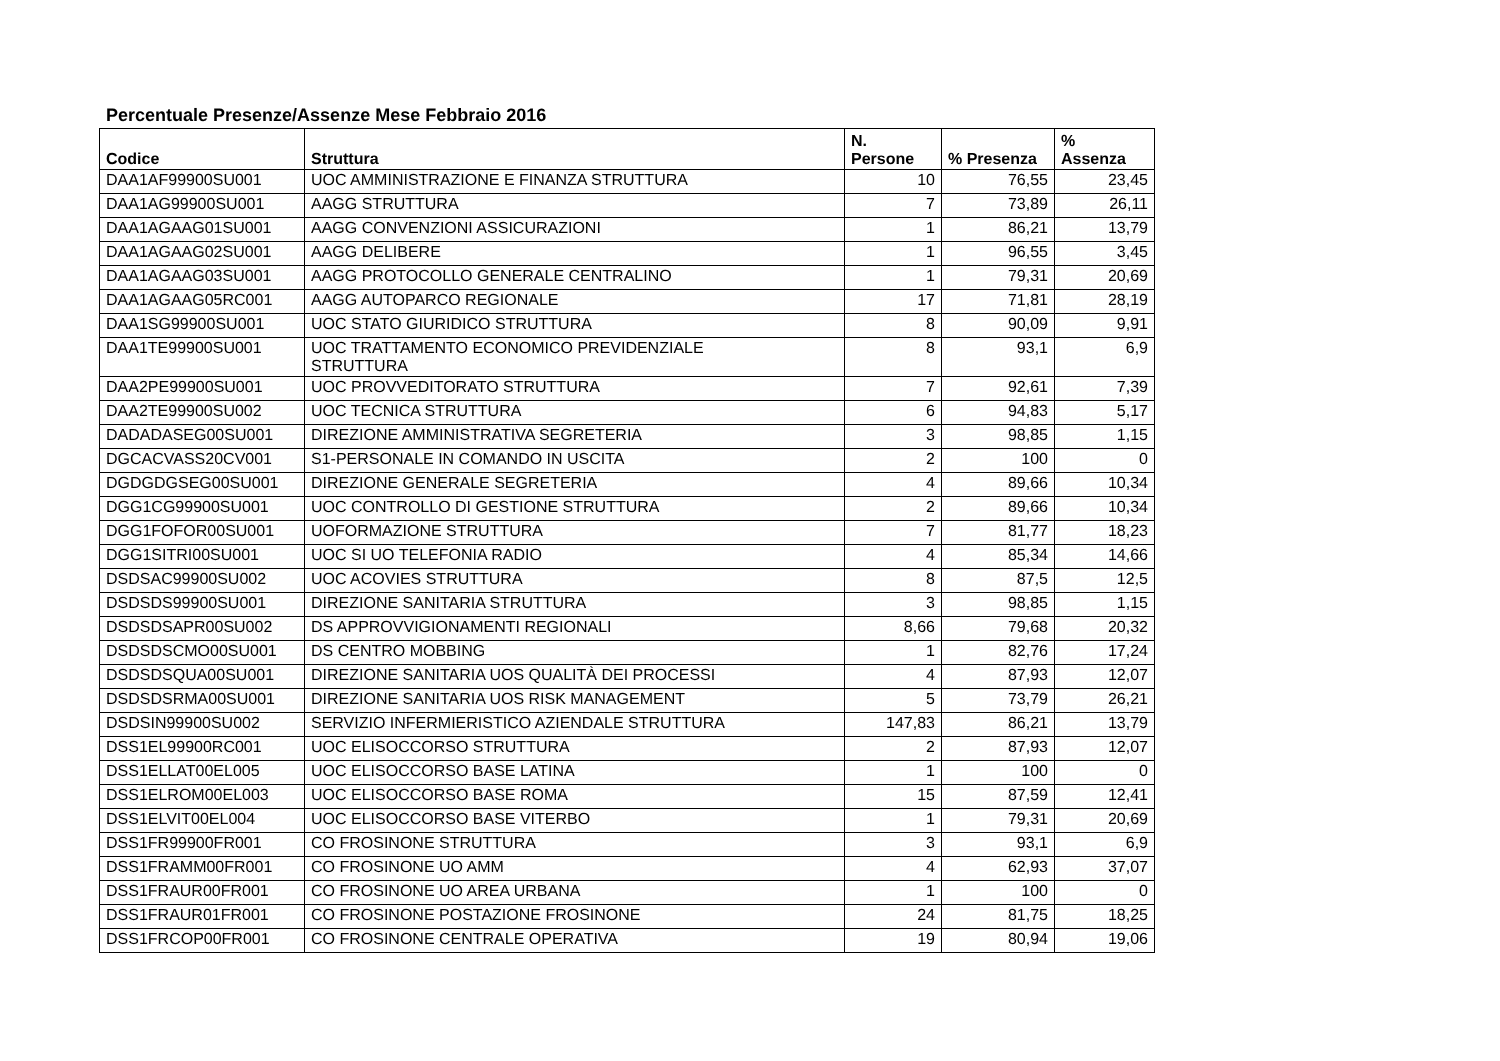Percentuale Presenze/Assenze Mese Febbraio 2016
| Codice | Struttura | N. Persone | % Presenza | % Assenza |
| --- | --- | --- | --- | --- |
| DAA1AF99900SU001 | UOC AMMINISTRAZIONE E FINANZA STRUTTURA | 10 | 76,55 | 23,45 |
| DAA1AG99900SU001 | AAGG STRUTTURA | 7 | 73,89 | 26,11 |
| DAA1AGAAG01SU001 | AAGG CONVENZIONI ASSICURAZIONI | 1 | 86,21 | 13,79 |
| DAA1AGAAG02SU001 | AAGG DELIBERE | 1 | 96,55 | 3,45 |
| DAA1AGAAG03SU001 | AAGG PROTOCOLLO GENERALE CENTRALINO | 1 | 79,31 | 20,69 |
| DAA1AGAAG05RC001 | AAGG AUTOPARCO REGIONALE | 17 | 71,81 | 28,19 |
| DAA1SG99900SU001 | UOC STATO GIURIDICO STRUTTURA | 8 | 90,09 | 9,91 |
| DAA1TE99900SU001 | UOC TRATTAMENTO ECONOMICO PREVIDENZIALE STRUTTURA | 8 | 93,1 | 6,9 |
| DAA2PE99900SU001 | UOC PROVVEDITORATO STRUTTURA | 7 | 92,61 | 7,39 |
| DAA2TE99900SU002 | UOC TECNICA STRUTTURA | 6 | 94,83 | 5,17 |
| DADADASEG00SU001 | DIREZIONE AMMINISTRATIVA SEGRETERIA | 3 | 98,85 | 1,15 |
| DGCACVASS20CV001 | S1-PERSONALE IN COMANDO IN USCITA | 2 | 100 | 0 |
| DGDGDGSEG00SU001 | DIREZIONE GENERALE SEGRETERIA | 4 | 89,66 | 10,34 |
| DGG1CG99900SU001 | UOC CONTROLLO DI GESTIONE STRUTTURA | 2 | 89,66 | 10,34 |
| DGG1FOFOR00SU001 | UOFORMAZIONE STRUTTURA | 7 | 81,77 | 18,23 |
| DGG1SITRI00SU001 | UOC SI UO TELEFONIA RADIO | 4 | 85,34 | 14,66 |
| DSDSAC99900SU002 | UOC ACOVIES STRUTTURA | 8 | 87,5 | 12,5 |
| DSDSDS99900SU001 | DIREZIONE SANITARIA STRUTTURA | 3 | 98,85 | 1,15 |
| DSDSDSAPR00SU002 | DS APPROVVIGIONAMENTI REGIONALI | 8,66 | 79,68 | 20,32 |
| DSDSDSCMO00SU001 | DS CENTRO MOBBING | 1 | 82,76 | 17,24 |
| DSDSDSQUA00SU001 | DIREZIONE SANITARIA UOS QUALITÀ DEI PROCESSI | 4 | 87,93 | 12,07 |
| DSDSDSRMA00SU001 | DIREZIONE SANITARIA UOS RISK MANAGEMENT | 5 | 73,79 | 26,21 |
| DSDSIN99900SU002 | SERVIZIO INFERMIERISTICO AZIENDALE STRUTTURA | 147,83 | 86,21 | 13,79 |
| DSS1EL99900RC001 | UOC ELISOCCORSO STRUTTURA | 2 | 87,93 | 12,07 |
| DSS1ELLAT00EL005 | UOC ELISOCCORSO BASE LATINA | 1 | 100 | 0 |
| DSS1ELROM00EL003 | UOC ELISOCCORSO BASE ROMA | 15 | 87,59 | 12,41 |
| DSS1ELVIT00EL004 | UOC ELISOCCORSO BASE VITERBO | 1 | 79,31 | 20,69 |
| DSS1FR99900FR001 | CO FROSINONE STRUTTURA | 3 | 93,1 | 6,9 |
| DSS1FRAMM00FR001 | CO FROSINONE UO AMM | 4 | 62,93 | 37,07 |
| DSS1FRAUR00FR001 | CO FROSINONE UO AREA URBANA | 1 | 100 | 0 |
| DSS1FRAUR01FR001 | CO FROSINONE POSTAZIONE FROSINONE | 24 | 81,75 | 18,25 |
| DSS1FRCOP00FR001 | CO FROSINONE CENTRALE OPERATIVA | 19 | 80,94 | 19,06 |